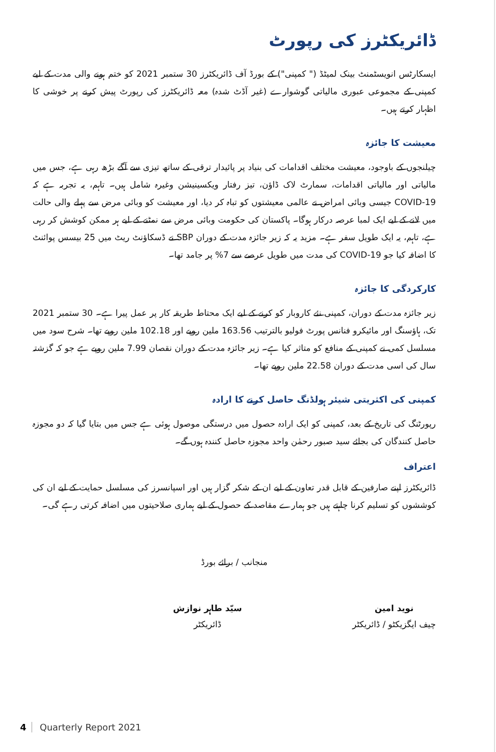ڈائریکٹرز کی رپورٹ
ایسکارٹس انویسٹمنٹ بینک لمیٹڈ (" کمپنی") کے بورڈ آف ڈائریکٹرز 30 ستمبر 2021 کو ختم ہونے والی مدت کے لیے کمپنی کے مجموعی عبوری مالیاتی گوشوارے (غیر آڈٹ شدہ) معہ ڈائریکٹرز کی رپورٹ پیش کرنے پر خوشی کا اظہار کرتے ہیں۔
معیشت کا جائزہ
چیلنجوں کے باوجود، معیشت مختلف اقدامات کی بنیاد پر پائیدار ترقی کے ساتھ تیزی سے آگے بڑھ رہی ہے، جس میں مالیاتی اور مالیاتی اقدامات، سمارٹ لاک ڈاؤن، تیز رفتار ویکسینیشن وغیرہ شامل ہیں۔ تاہم، یہ تجربہ ہے کہ COVID-19 جیسی وبائی امراض نے عالمی معیشتوں کو تباہ کر دیا، اور معیشت کو وبائی مرض سے پہلے والی حالت میں لانے کے لیے ایک لمبا عرصہ درکار ہوگا۔ پاکستان کی حکومت وبائی مرض سے نمٹنے کے لیے ہر ممکن کوشش کر رہی ہے، تاہم، یہ ایک طویل سفر ہے۔ مزید یہ کہ زیر جائزہ مدت کے دوران SBP نے ڈسکاؤنٹ ریٹ میں 25 بیسس پوائنٹ کا اضافہ کیا جو COVID-19 کی مدت میں طویل عرصے سے 7% پر جامد تھا۔
کارکردگی کا جائزہ
زیر جائزہ مدت کے دوران، کمپنی نئے کاروبار کو کرنے کے لیے ایک محتاط طریقہ کار پر عمل پیرا ہے۔ 30 ستمبر 2021 تک، ہاؤسنگ اور مائیکرو فنانس پورٹ فولیو بالترتیب 163.56 ملین روپے اور 102.18 ملین روپے تھا۔ شرح سود میں مسلسل کمی نے کمپنی کے منافع کو متاثر کیا ہے۔ زیر جائزہ مدت کے دوران نقصان 7.99 ملین روپے ہے جو کہ گزشتہ سال کی اسی مدت کے دوران 22.58 ملین روپے تھا۔
کمپنی کی اکثریتی شیئر ہولڈنگ حاصل کرنے کا ارادہ
رپورٹنگ کی تاریخ کے بعد، کمپنی کو ایک ارادہ حصول میں درستگی موصول ہوئی ہے جس میں بتایا گیا کہ دو مجوزہ حاصل کنندگان کی بجائے سید صبور رحمٰن واحد مجوزہ حاصل کنندہ ہوں گے۔
اعتراف
ڈائریکٹرز اپنے صارفین کے قابل قدر تعاون کے لیے ان کے شکر گزار ہیں اور اسپانسرز کی مسلسل حمایت کے لیے ان کی کوششوں کو تسلیم کرنا چاہتے ہیں جو ہمارے مقاصد کے حصول کے لیے ہماری صلاحیتوں میں اضافہ کرتی رہے گی۔
منجانب / برائے بورڈ
نوید امین
چیف ایگزیکٹو / ڈائریکٹر
سیّد طاہر نوازش
ڈائریکٹر
4 Quarterly Report 2021